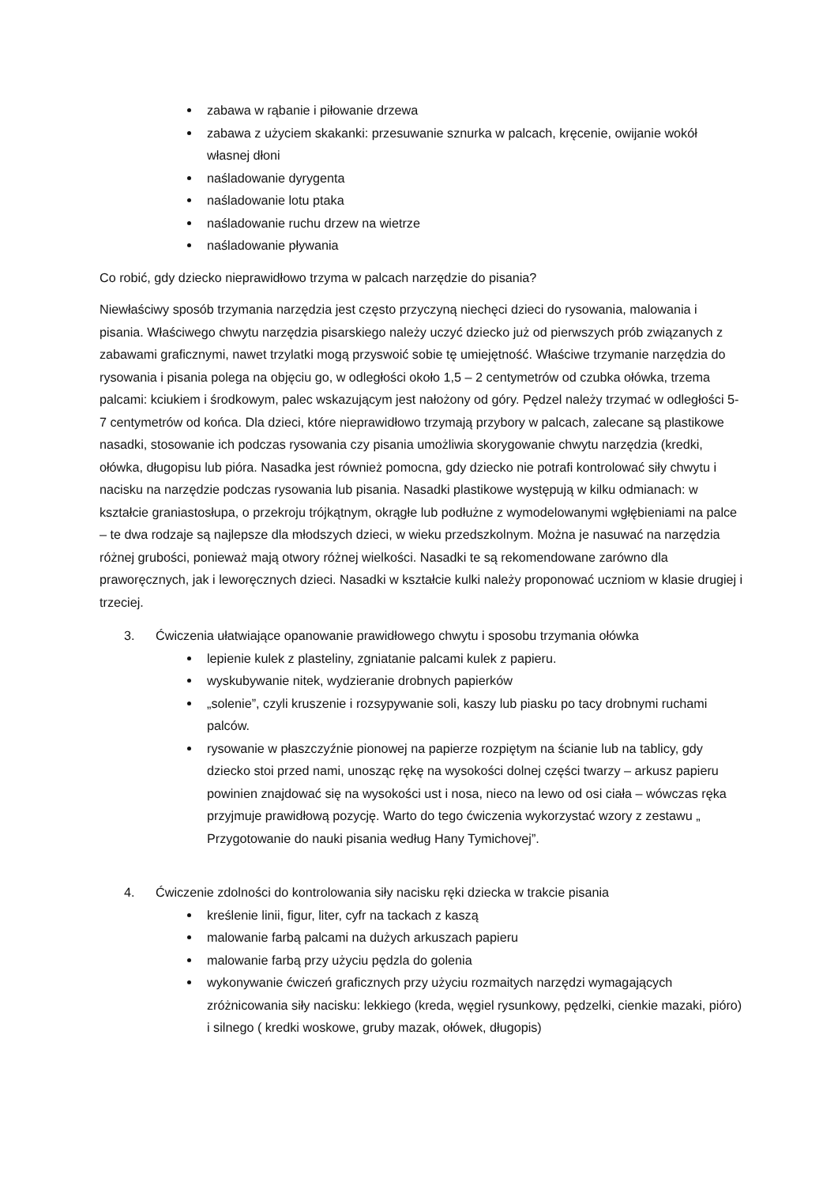zabawa w rąbanie i piłowanie drzewa
zabawa z użyciem skakanki: przesuwanie sznurka w palcach, kręcenie, owijanie wokół własnej dłoni
naśladowanie dyrygenta
naśladowanie lotu ptaka
naśladowanie ruchu drzew na wietrze
naśladowanie pływania
Co robić, gdy dziecko nieprawidłowo trzyma w palcach narzędzie do pisania?
Niewłaściwy sposób trzymania narzędzia jest często przyczyną niechęci dzieci do rysowania, malowania i pisania. Właściwego chwytu narzędzia pisarskiego należy uczyć dziecko już od pierwszych prób związanych z zabawami graficznymi, nawet trzylatki mogą przyswoić sobie tę umiejętność. Właściwe trzymanie narzędzia do rysowania i pisania polega na objęciu go, w odległości około 1,5 – 2 centymetrów od czubka ołówka, trzema palcami: kciukiem i środkowym, palec wskazującym jest nałożony od góry. Pędzel należy trzymać w odległości 5-7 centymetrów od końca. Dla dzieci, które nieprawidłowo trzymają przybory w palcach, zalecane są plastikowe nasadki, stosowanie ich podczas rysowania czy pisania umożliwia skorygowanie chwytu narzędzia (kredki, ołówka, długopisu lub pióra. Nasadka jest również pomocna, gdy dziecko nie potrafi kontrolować siły chwytu i nacisku na narzędzie podczas rysowania lub pisania. Nasadki plastikowe występują w kilku odmianach: w kształcie graniastosłupa, o przekroju trójkątnym, okrągłe lub podłużne z wymodelowanymi wgłębieniami na palce – te dwa rodzaje są najlepsze dla młodszych dzieci, w wieku przedszkolnym. Można je nasuwać na narzędzia różnej grubości, ponieważ mają otwory różnej wielkości. Nasadki te są rekomendowane zarówno dla praworęcznych, jak i leworęcznych dzieci. Nasadki w kształcie kulki należy proponować uczniom w klasie drugiej i trzeciej.
3. Ćwiczenia ułatwiające opanowanie prawidłowego chwytu i sposobu trzymania ołówka
lepienie kulek z plasteliny, zgniatanie palcami kulek z papieru.
wyskubywanie nitek, wydzieranie drobnych papierków
„solenie”, czyli kruszenie i rozsypywanie soli, kaszy lub piasku po tacy drobnymi ruchami palców.
rysowanie w płaszczyźnie pionowej na papierze rozpiętym na ścianie lub na tablicy, gdy dziecko stoi przed nami, unosząc rękę na wysokości dolnej części twarzy – arkusz papieru powinien znajdować się na wysokości ust i nosa, nieco na lewo od osi ciała – wówczas ręka przyjmuje prawidłową pozycję. Warto do tego ćwiczenia wykorzystać wzory z zestawu „ Przygotowanie do nauki pisania według Hany Tymichovej”.
4. Ćwiczenie zdolności do kontrolowania siły nacisku ręki dziecka w trakcie pisania
kreślenie linii, figur, liter, cyfr na tackach z kaszą
malowanie farbą palcami na dużych arkuszach papieru
malowanie farbą przy użyciu pędzla do golenia
wykonywanie ćwiczeń graficznych przy użyciu rozmaitych narzędzi wymagających zróżnicowania siły nacisku: lekkiego (kreda, węgiel rysunkowy, pędzelki, cienkie mazaki, pióro) i silnego ( kredki woskowe, gruby mazak, ołówek, długopis)